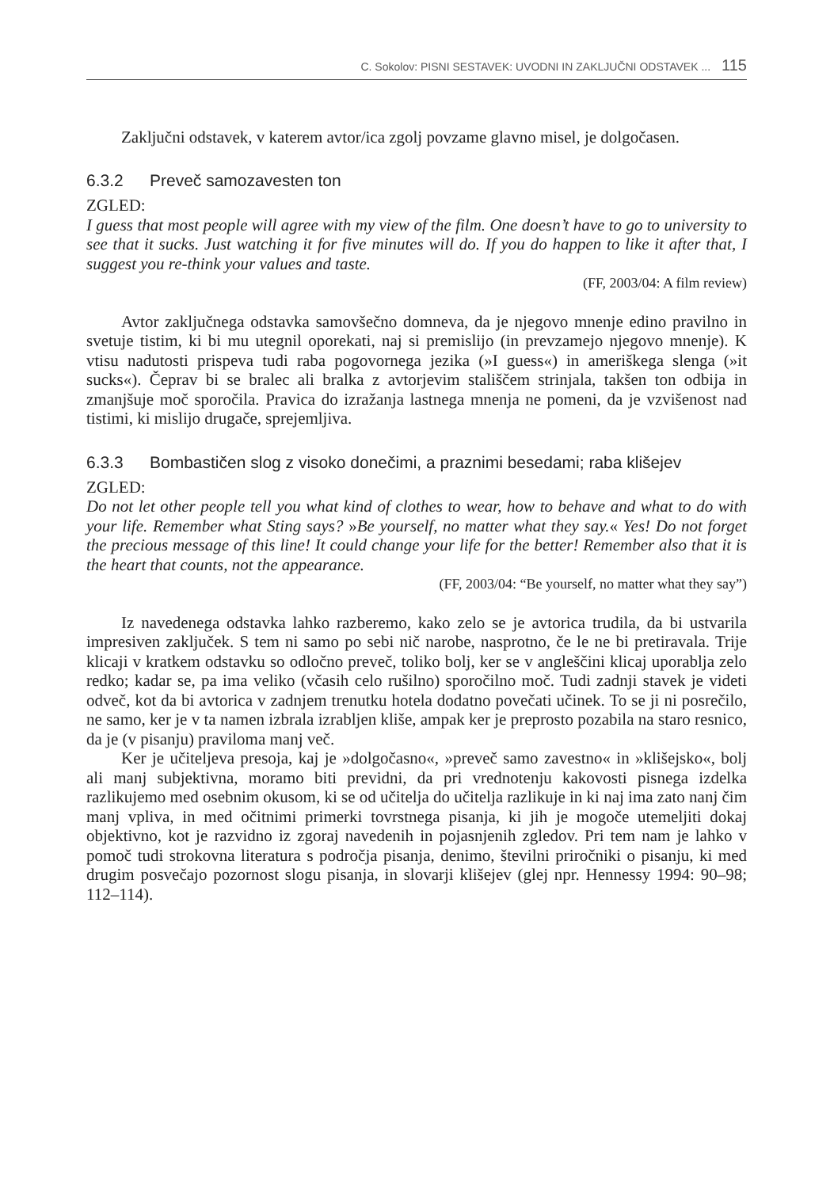C. Sokolov: PISNI SESTAVEK: UVODNI IN ZAKLJUČNI ODSTAVEK ... 115
Zaključni odstavek, v katerem avtor/ica zgolj povzame glavno misel, je dolgočasen.
6.3.2 Preveč samozavesten ton
ZGLED:
I guess that most people will agree with my view of the film. One doesn’t have to go to university to see that it sucks. Just watching it for five minutes will do. If you do happen to like it after that, I suggest you re-think your values and taste.
(FF, 2003/04: A film review)
Avtor zaključnega odstavka samovšečno domneva, da je njegovo mnenje edino pravilno in svetuje tistim, ki bi mu utegnil oporekati, naj si premislijo (in prevzamejo njegovo mnenje). K vtisu nadutosti prispeva tudi raba pogovornega jezika (»I guess«) in ameriškega slenga (»it sucks«). Čeprav bi se bralec ali bralka z avtorjevim stališčem strinjala, takšen ton odbija in zmanjšuje moč sporočila. Pravica do izražanja lastnega mnenja ne pomeni, da je vzvišenost nad tistimi, ki mislijo drugače, sprejemljiva.
6.3.3 Bombastičen slog z visoko donečimi, a praznimi besedami; raba klišejev
ZGLED:
Do not let other people tell you what kind of clothes to wear, how to behave and what to do with your life. Remember what Sting says? »Be yourself, no matter what they say.« Yes! Do not forget the precious message of this line! It could change your life for the better! Remember also that it is the heart that counts, not the appearance.
(FF, 2003/04: “Be yourself, no matter what they say”)
Iz navedenega odstavka lahko razberemo, kako zelo se je avtorica trudila, da bi ustvarila impresiven zaključek. S tem ni samo po sebi nič narobe, nasprotno, če le ne bi pretiravala. Trije klicaji v kratkem odstavku so odločno preveč, toliko bolj, ker se v angleščini klicaj uporablja zelo redko; kadar se, pa ima veliko (včasih celo rušilno) sporočilno moč. Tudi zadnji stavek je videti odveč, kot da bi avtorica v zadnjem trenutku hotela dodatno povečati učinek. To se ji ni posrečilo, ne samo, ker je v ta namen izbrala izrabljen kliše, ampak ker je preprosto pozabila na staro resnico, da je (v pisanju) praviloma manj več.
Ker je učiteljeva presoja, kaj je »dolgočasno«, »preveč samo zavestno« in »klišejsko«, bolj ali manj subjektivna, moramo biti previdni, da pri vrednotenju kakovosti pisnega izdelka razlikujemo med osebnim okusom, ki se od učitelja do učitelja razlikuje in ki naj ima zato nanj čim manj vpliva, in med očitnimi primerki tovrstnega pisanja, ki jih je mogoče utemeljiti dokaj objektivno, kot je razvidno iz zgoraj navedenih in pojasnjenih zgledov. Pri tem nam je lahko v pomoč tudi strokovna literatura s področja pisanja, denimo, številni priročniki o pisanju, ki med drugim posvečajo pozornost slogu pisanja, in slovarji klišejev (glej npr. Hennessy 1994: 90–98; 112–114).